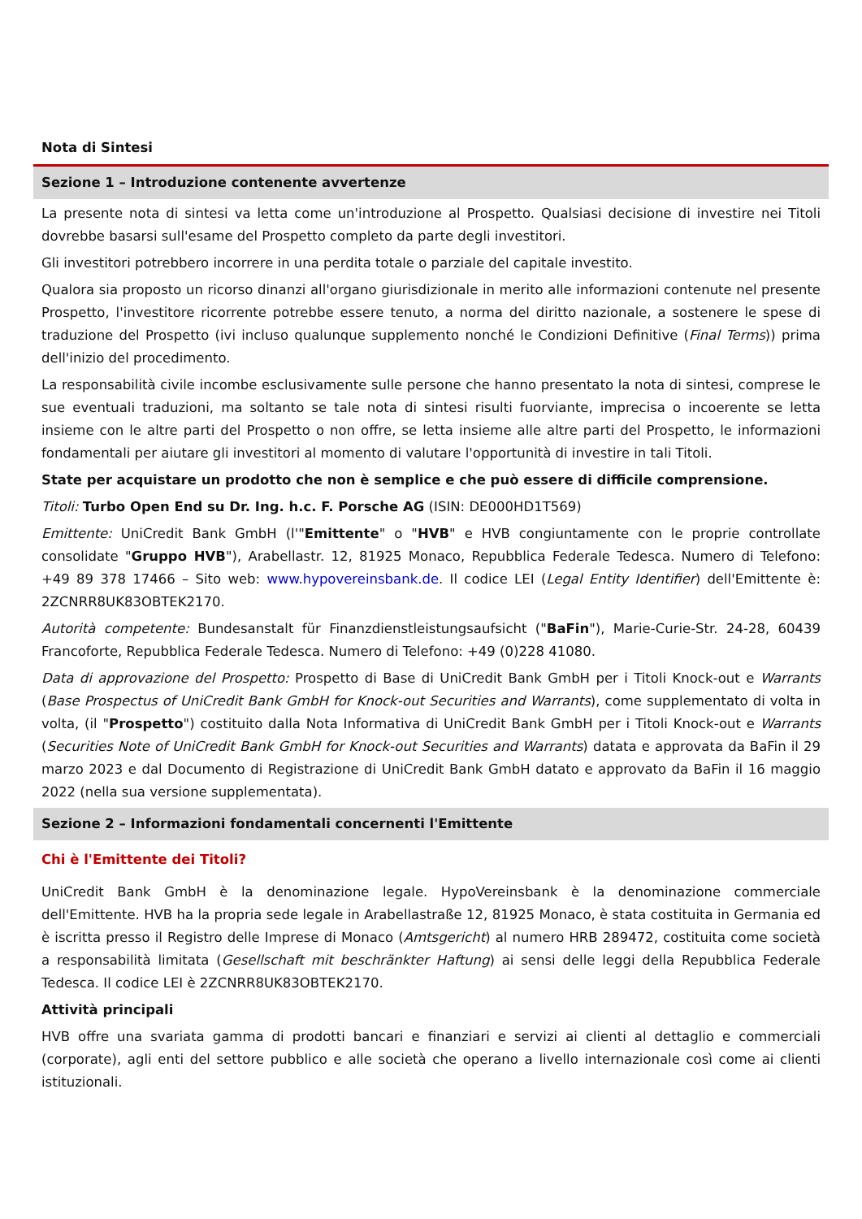Nota di Sintesi
Sezione 1 – Introduzione contenente avvertenze
La presente nota di sintesi va letta come un'introduzione al Prospetto. Qualsiasi decisione di investire nei Titoli dovrebbe basarsi sull'esame del Prospetto completo da parte degli investitori.
Gli investitori potrebbero incorrere in una perdita totale o parziale del capitale investito.
Qualora sia proposto un ricorso dinanzi all'organo giurisdizionale in merito alle informazioni contenute nel presente Prospetto, l'investitore ricorrente potrebbe essere tenuto, a norma del diritto nazionale, a sostenere le spese di traduzione del Prospetto (ivi incluso qualunque supplemento nonché le Condizioni Definitive (Final Terms)) prima dell'inizio del procedimento.
La responsabilità civile incombe esclusivamente sulle persone che hanno presentato la nota di sintesi, comprese le sue eventuali traduzioni, ma soltanto se tale nota di sintesi risulti fuorviante, imprecisa o incoerente se letta insieme con le altre parti del Prospetto o non offre, se letta insieme alle altre parti del Prospetto, le informazioni fondamentali per aiutare gli investitori al momento di valutare l'opportunità di investire in tali Titoli.
State per acquistare un prodotto che non è semplice e che può essere di difficile comprensione.
Titoli: Turbo Open End su Dr. Ing. h.c. F. Porsche AG (ISIN: DE000HD1T569)
Emittente: UniCredit Bank GmbH (l'"Emittente" o "HVB" e HVB congiuntamente con le proprie controllate consolidate "Gruppo HVB"), Arabellastr. 12, 81925 Monaco, Repubblica Federale Tedesca. Numero di Telefono: +49 89 378 17466 – Sito web: www.hypovereinsbank.de. Il codice LEI (Legal Entity Identifier) dell'Emittente è: 2ZCNRR8UK83OBTEK2170.
Autorità competente: Bundesanstalt für Finanzdienstleistungsaufsicht ("BaFin"), Marie-Curie-Str. 24-28, 60439 Francoforte, Repubblica Federale Tedesca. Numero di Telefono: +49 (0)228 41080.
Data di approvazione del Prospetto: Prospetto di Base di UniCredit Bank GmbH per i Titoli Knock-out e Warrants (Base Prospectus of UniCredit Bank GmbH for Knock-out Securities and Warrants), come supplementato di volta in volta, (il "Prospetto") costituito dalla Nota Informativa di UniCredit Bank GmbH per i Titoli Knock-out e Warrants (Securities Note of UniCredit Bank GmbH for Knock-out Securities and Warrants) datata e approvata da BaFin il 29 marzo 2023 e dal Documento di Registrazione di UniCredit Bank GmbH datato e approvato da BaFin il 16 maggio 2022 (nella sua versione supplementata).
Sezione 2 – Informazioni fondamentali concernenti l'Emittente
Chi è l'Emittente dei Titoli?
UniCredit Bank GmbH è la denominazione legale. HypoVereinsbank è la denominazione commerciale dell'Emittente. HVB ha la propria sede legale in Arabellastraße 12, 81925 Monaco, è stata costituita in Germania ed è iscritta presso il Registro delle Imprese di Monaco (Amtsgericht) al numero HRB 289472, costituita come società a responsabilità limitata (Gesellschaft mit beschränkter Haftung) ai sensi delle leggi della Repubblica Federale Tedesca. Il codice LEI è 2ZCNRR8UK83OBTEK2170.
Attività principali
HVB offre una svariata gamma di prodotti bancari e finanziari e servizi ai clienti al dettaglio e commerciali (corporate), agli enti del settore pubblico e alle società che operano a livello internazionale così come ai clienti istituzionali.